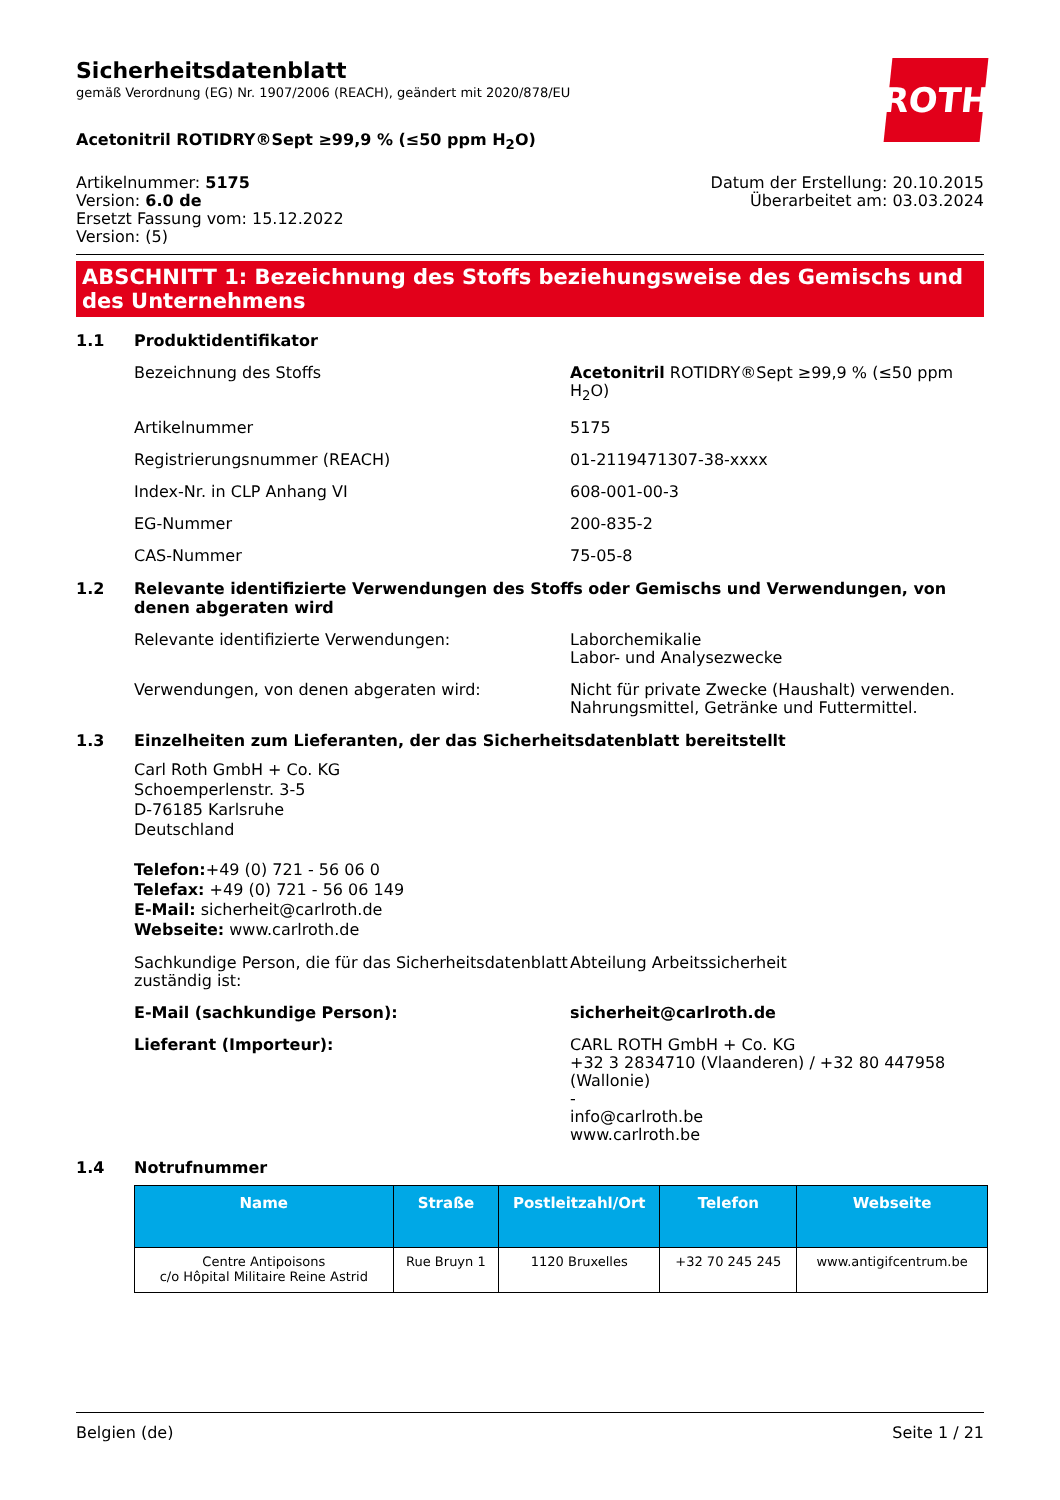ROTH
Sicherheitsdatenblatt
gemäß Verordnung (EG) Nr. 1907/2006 (REACH), geändert mit 2020/878/EU
Acetonitril ROTIDRY®Sept ≥99,9 % (≤50 ppm H<sub>2</sub>O)
Artikelnummer: 5175
Version: 6.0 de
Ersetzt Fassung vom: 15.12.2022
Version: (5)
Datum der Erstellung: 20.10.2015
Überarbeitet am: 03.03.2024
ABSCHNITT 1: Bezeichnung des Stoffs beziehungsweise des Gemischs und des Unternehmens
1.1 Produktidentifikator
Bezeichnung des Stoffs Acetonitril ROTIDRY®Sept ≥99,9 % (≤50 ppm H<sub>2</sub>O)
Artikelnummer 5175
Registrierungsnummer (REACH) 01-2119471307-38-xxxx
Index-Nr. in CLP Anhang VI 608-001-00-3
EG-Nummer 200-835-2
CAS-Nummer 75-05-8
1.2 Relevante identifizierte Verwendungen des Stoffs oder Gemischs und Verwendungen, von denen abgeraten wird
Relevante identifizierte Verwendungen: Laborchemikalie
Labor- und Analysezwecke
Verwendungen, von denen abgeraten wird: Nicht für private Zwecke (Haushalt) verwenden.
Nahrungsmittel, Getränke und Futtermittel.
1.3 Einzelheiten zum Lieferanten, der das Sicherheitsdatenblatt bereitstellt
Carl Roth GmbH + Co. KG
Schoemperlenstr. 3-5
D-76185 Karlsruhe
Deutschland
Telefon:+49 (0) 721 - 56 06 0
Telefax: +49 (0) 721 - 56 06 149
E-Mail: sicherheit@carlroth.de
Webseite: www.carlroth.de
Sachkundige Person, die für das Sicherheitsdatenblatt zuständig ist:
Abteilung Arbeitssicherheit
E-Mail (sachkundige Person): sicherheit@carlroth.de
Lieferant (Importeur): CARL ROTH GmbH + Co. KG
+32 3 2834710 (Vlaanderen) / +32 80 447958 (Wallonie)
-
info@carlroth.be
www.carlroth.be
1.4 Notrufnummer
| Name | Straße | Postleitzahl/Ort | Telefon | Webseite |
| --- | --- | --- | --- | --- |
| Centre Antipoisons c/o Hôpital Militaire Reine Astrid | Rue Bruyn 1 | 1120 Bruxelles | +32 70 245 245 | www.antigifcentrum.be |
Belgien (de) Seite 1 / 21